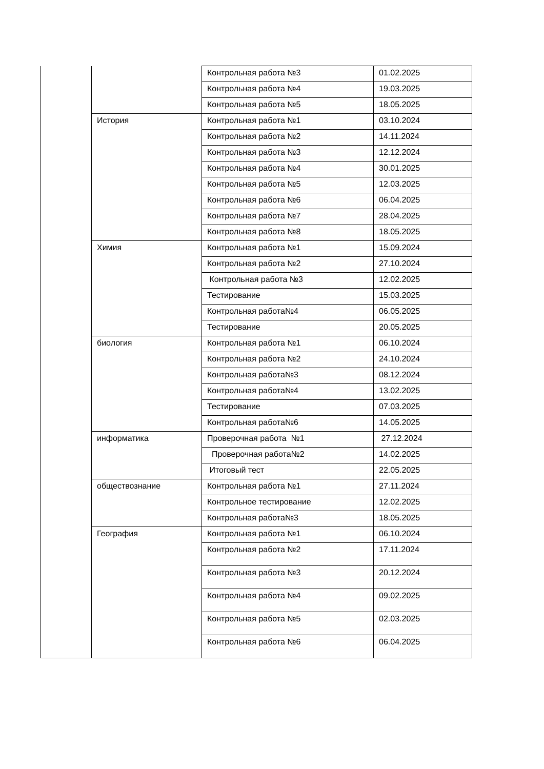| | | Контрольная работа №3 | 01.02.2025 |
| | | Контрольная работа №4 | 19.03.2025 |
| | | Контрольная работа №5 | 18.05.2025 |
| | История | Контрольная работа №1 | 03.10.2024 |
| | | Контрольная работа №2 | 14.11.2024 |
| | | Контрольная работа №3 | 12.12.2024 |
| | | Контрольная работа №4 | 30.01.2025 |
| | | Контрольная работа №5 | 12.03.2025 |
| | | Контрольная работа №6 | 06.04.2025 |
| | | Контрольная работа №7 | 28.04.2025 |
| | | Контрольная работа №8 | 18.05.2025 |
| | Химия | Контрольная работа №1 | 15.09.2024 |
| | | Контрольная работа №2 | 27.10.2024 |
| | | Контрольная работа №3 | 12.02.2025 |
| | | Тестирование | 15.03.2025 |
| | | Контрольная работа№4 | 06.05.2025 |
| | | Тестирование | 20.05.2025 |
| | биология | Контрольная работа №1 | 06.10.2024 |
| | | Контрольная работа №2 | 24.10.2024 |
| | | Контрольная работа№3 | 08.12.2024 |
| | | Контрольная работа№4 | 13.02.2025 |
| | | Тестирование | 07.03.2025 |
| | | Контрольная работа№6 | 14.05.2025 |
| | информатика | Проверочная работа №1 | 27.12.2024 |
| | | Проверочная работа№2 | 14.02.2025 |
| | | Итоговый тест | 22.05.2025 |
| | обществознание | Контрольная работа №1 | 27.11.2024 |
| | | Контрольное тестирование | 12.02.2025 |
| | | Контрольная работа№3 | 18.05.2025 |
| | География | Контрольная работа №1 | 06.10.2024 |
| | | Контрольная работа №2 | 17.11.2024 |
| | | Контрольная работа №3 | 20.12.2024 |
| | | Контрольная работа №4 | 09.02.2025 |
| | | Контрольная работа №5 | 02.03.2025 |
| | | Контрольная работа №6 | 06.04.2025 |